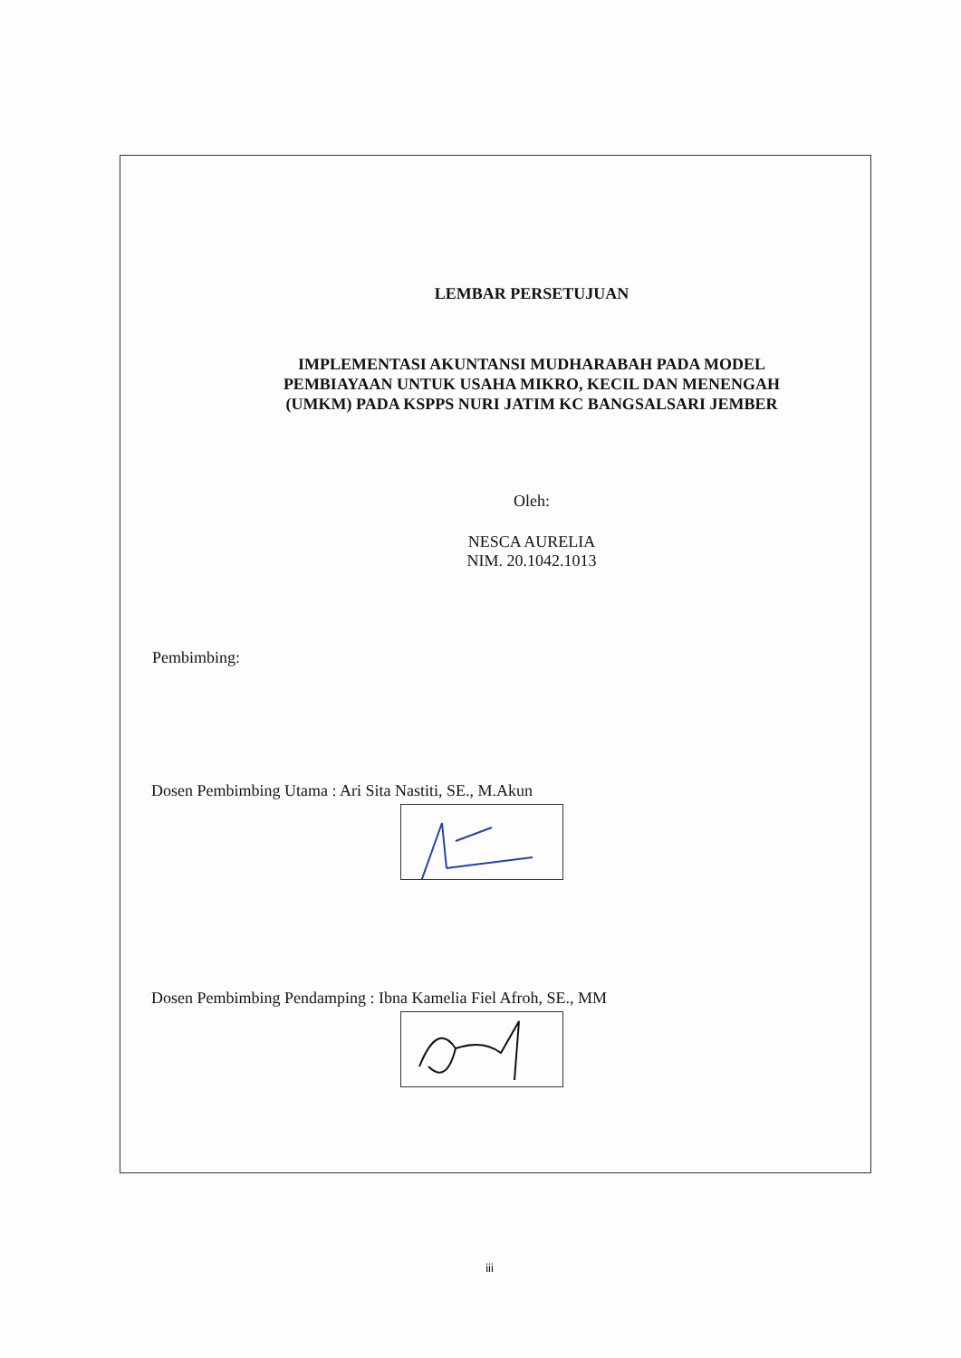LEMBAR PERSETUJUAN
IMPLEMENTASI AKUNTANSI MUDHARABAH PADA MODEL
PEMBIAYAAN UNTUK USAHA MIKRO, KECIL DAN MENENGAH
(UMKM) PADA KSPPS NURI JATIM KC BANGSALSARI JEMBER
Oleh:
NESCA AURELIA
NIM. 20.1042.1013
Pembimbing:
Dosen Pembimbing Utama : Ari Sita Nastiti, SE., M.Akun
Dosen Pembimbing Pendamping : Ibna Kamelia Fiel Afroh, SE., MM
iii